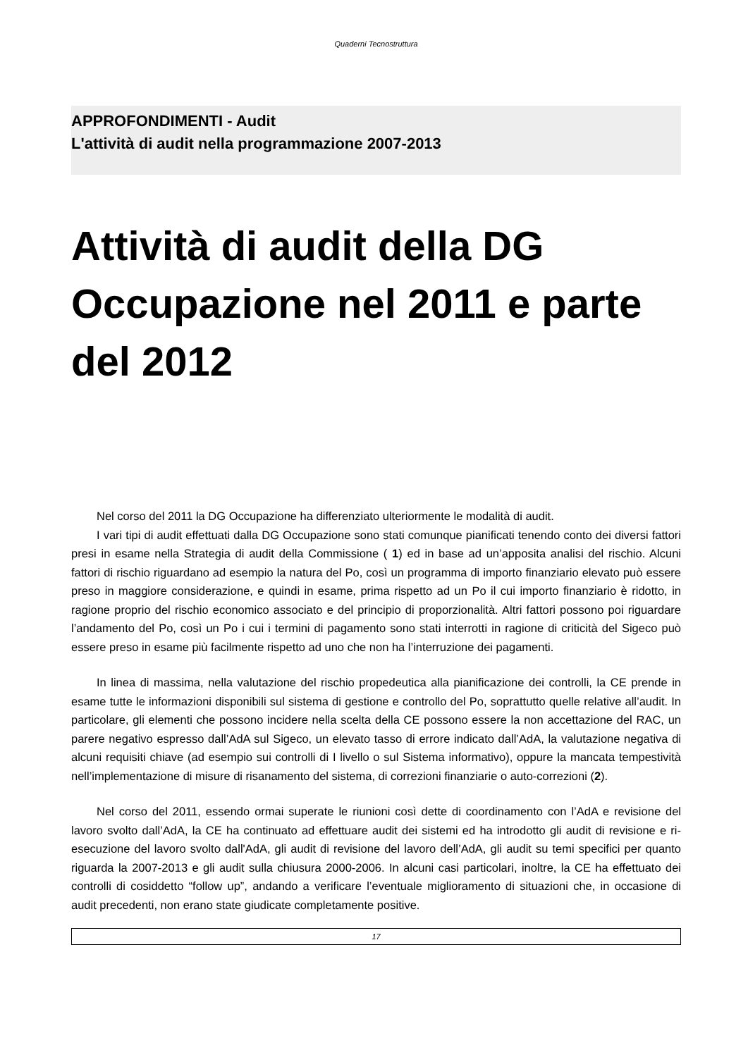Quaderni Tecnostruttura
APPROFONDIMENTI - Audit
L'attività di audit nella programmazione 2007-2013
Attività di audit della DG Occupazione nel 2011 e parte del 2012
Nel corso del 2011 la DG Occupazione ha differenziato ulteriormente le modalità di audit.
I vari tipi di audit effettuati dalla DG Occupazione sono stati comunque pianificati tenendo conto dei diversi fattori presi in esame nella Strategia di audit della Commissione ( 1) ed in base ad un’apposita analisi del rischio. Alcuni fattori di rischio riguardano ad esempio la natura del Po, così un programma di importo finanziario elevato può essere preso in maggiore considerazione, e quindi in esame, prima rispetto ad un Po il cui importo finanziario è ridotto, in ragione proprio del rischio economico associato e del principio di proporzionalità. Altri fattori possono poi riguardare l’andamento del Po, così un Po i cui i termini di pagamento sono stati interrotti in ragione di criticità del Sigeco può essere preso in esame più facilmente rispetto ad uno che non ha l’interruzione dei pagamenti.
In linea di massima, nella valutazione del rischio propedeutica alla pianificazione dei controlli, la CE prende in esame tutte le informazioni disponibili sul sistema di gestione e controllo del Po, soprattutto quelle relative all’audit. In particolare, gli elementi che possono incidere nella scelta della CE possono essere la non accettazione del RAC, un parere negativo espresso dall’AdA sul Sigeco, un elevato tasso di errore indicato dall’AdA, la valutazione negativa di alcuni requisiti chiave (ad esempio sui controlli di I livello o sul Sistema informativo), oppure la mancata tempestività nell’implementazione di misure di risanamento del sistema, di correzioni finanziarie o auto-correzioni (2).
Nel corso del 2011, essendo ormai superate le riunioni così dette di coordinamento con l’AdA e revisione del lavoro svolto dall’AdA, la CE ha continuato ad effettuare audit dei sistemi ed ha introdotto gli audit di revisione e ri-esecuzione del lavoro svolto dall'AdA, gli audit di revisione del lavoro dell’AdA, gli audit su temi specifici per quanto riguarda la 2007-2013 e gli audit sulla chiusura 2000-2006. In alcuni casi particolari, inoltre, la CE ha effettuato dei controlli di cosiddetto “follow up”, andando a verificare l’eventuale miglioramento di situazioni che, in occasione di audit precedenti, non erano state giudicate completamente positive.
17